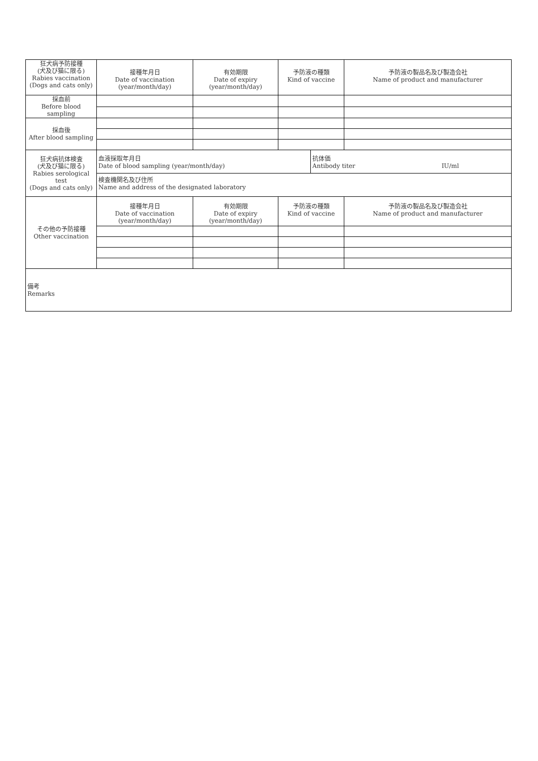| 狂犬病予防接種 (犬及び猫に限る) Rabies vaccination (Dogs and cats only) | 接種年月日 Date of vaccination (year/month/day) | 有効期限 Date of expiry (year/month/day) | 予防液の種類 Kind of vaccine | | 予防液の製品名及び製造会社 Name of product and manufacturer |
| 採血前 Before blood sampling | | | | | |
| 採血後 After blood sampling | | | | | |
| 狂犬病抗体検査 (犬及び猫に限る) Rabies serological test (Dogs and cats only) | 血液採取年月日 Date of blood sampling (year/month/day) | | | 抗体価 Antibody titer IU/ml | |
| | 検査機関名及び住所 Name and address of the designated laboratory | | | | |
| その他の予防接種 Other vaccination | 接種年月日 Date of vaccination (year/month/day) | 有効期限 Date of expiry (year/month/day) | 予防液の種類 Kind of vaccine | | 予防液の製品名及び製造会社 Name of product and manufacturer |
| 備考 Remarks | | | | | |